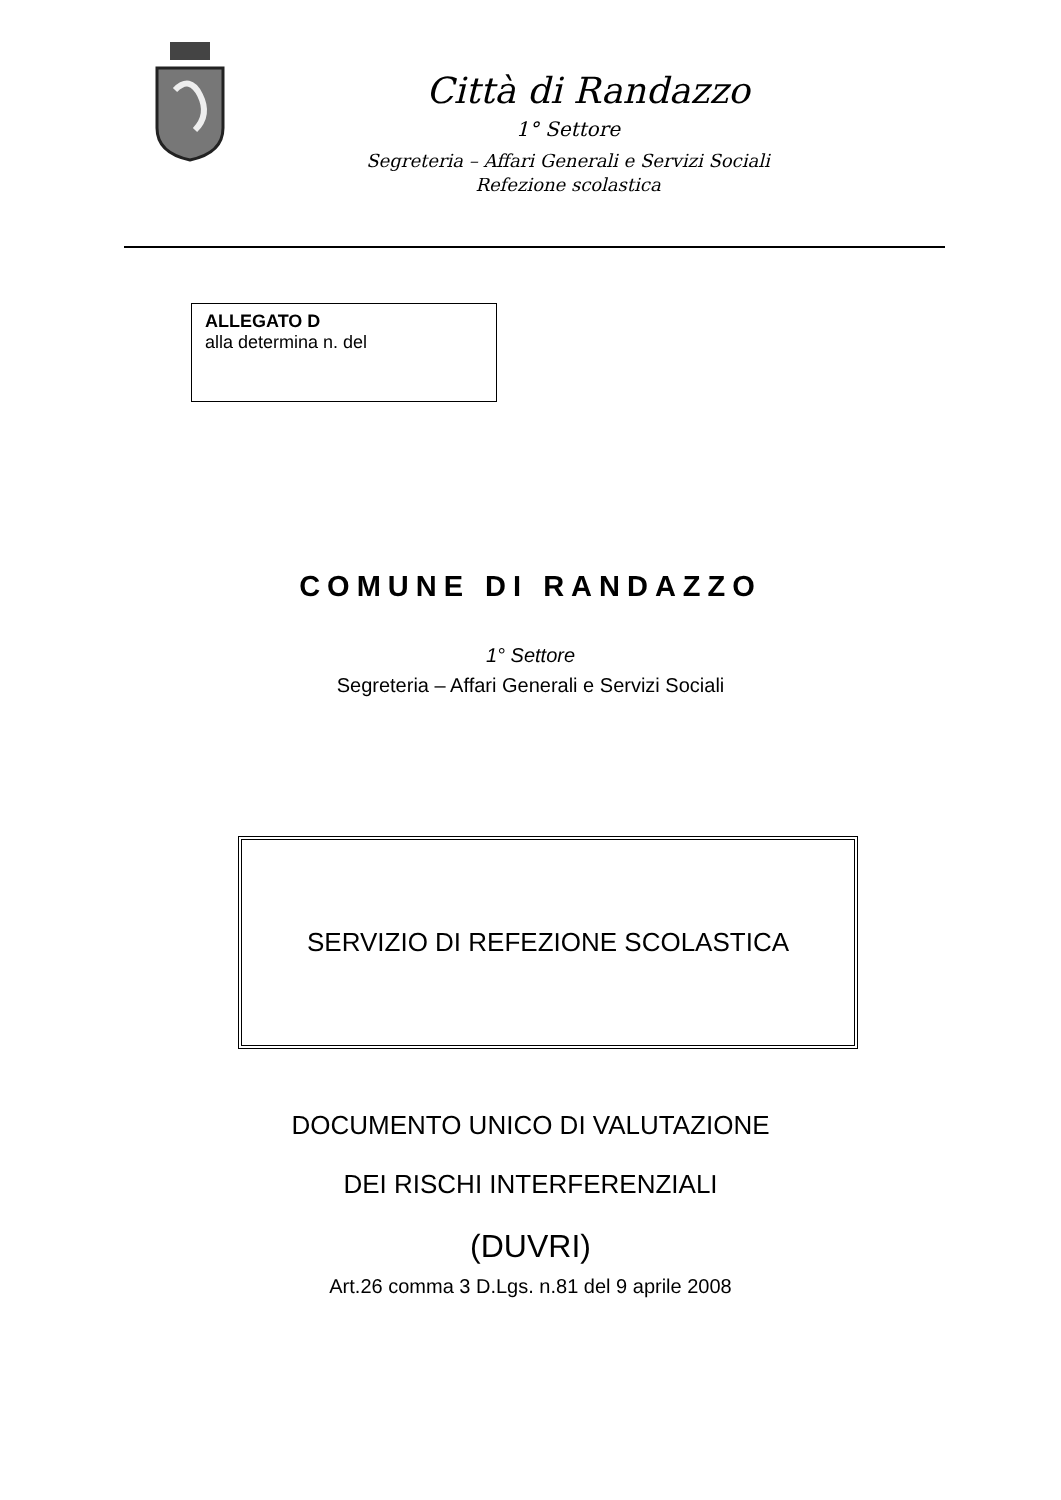Città di Randazzo
1° Settore
Segreteria – Affari Generali e Servizi Sociali
Refezione scolastica
ALLEGATO D
alla determina n. del
COMUNE DI RANDAZZO
1° Settore
Segreteria – Affari Generali e Servizi Sociali
SERVIZIO DI REFEZIONE SCOLASTICA
DOCUMENTO UNICO DI VALUTAZIONE
DEI RISCHI INTERFERENZIALI
(DUVRI)
Art.26 comma 3 D.Lgs. n.81 del 9 aprile 2008